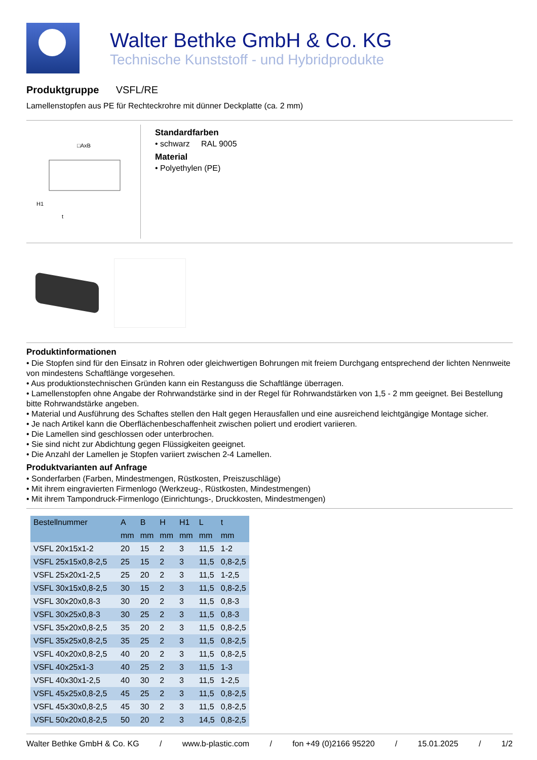Walter Bethke GmbH & Co. KG
Technische Kunststoff - und Hybridprodukte
Produktgruppe VSFL/RE
Lamellenstopfen aus PE für Rechteckrohre mit dünner Deckplatte (ca. 2 mm)
□AxB
H1
t
Standardfarben
• schwarz RAL 9005
Material
• Polyethylen (PE)
Produktinformationen
• Die Stopfen sind für den Einsatz in Rohren oder gleichwertigen Bohrungen mit freiem Durchgang entsprechend der lichten Nennweite von mindestens Schaftlänge vorgesehen.
• Aus produktionstechnischen Gründen kann ein Restanguss die Schaftlänge überragen.
• Lamellenstopfen ohne Angabe der Rohrwandstärke sind in der Regel für Rohrwandstärken von 1,5 - 2 mm geeignet. Bei Bestellung bitte Rohrwandstärke angeben.
• Material und Ausführung des Schaftes stellen den Halt gegen Herausfallen und eine ausreichend leichtgängige Montage sicher.
• Je nach Artikel kann die Oberflächenbeschaffenheit zwischen poliert und erodiert variieren.
• Die Lamellen sind geschlossen oder unterbrochen.
• Sie sind nicht zur Abdichtung gegen Flüssigkeiten geeignet.
• Die Anzahl der Lamellen je Stopfen variiert zwischen 2-4 Lamellen.
Produktvarianten auf Anfrage
• Sonderfarben (Farben, Mindestmengen, Rüstkosten, Preiszuschläge)
• Mit ihrem eingravierten Firmenlogo (Werkzeug-, Rüstkosten, Mindestmengen)
• Mit ihrem Tampondruck-Firmenlogo (Einrichtungs-, Druckkosten, Mindestmengen)
| Bestellnummer | A | B | H | H1 | L | t |
| --- | --- | --- | --- | --- | --- | --- |
| | mm | mm | mm | mm | mm | mm |
| VSFL 20x15x1-2 | 20 | 15 | 2 | 3 | 11,5 | 1-2 |
| VSFL 25x15x0,8-2,5 | 25 | 15 | 2 | 3 | 11,5 | 0,8-2,5 |
| VSFL 25x20x1-2,5 | 25 | 20 | 2 | 3 | 11,5 | 1-2,5 |
| VSFL 30x15x0,8-2,5 | 30 | 15 | 2 | 3 | 11,5 | 0,8-2,5 |
| VSFL 30x20x0,8-3 | 30 | 20 | 2 | 3 | 11,5 | 0,8-3 |
| VSFL 30x25x0,8-3 | 30 | 25 | 2 | 3 | 11,5 | 0,8-3 |
| VSFL 35x20x0,8-2,5 | 35 | 20 | 2 | 3 | 11,5 | 0,8-2,5 |
| VSFL 35x25x0,8-2,5 | 35 | 25 | 2 | 3 | 11,5 | 0,8-2,5 |
| VSFL 40x20x0,8-2,5 | 40 | 20 | 2 | 3 | 11,5 | 0,8-2,5 |
| VSFL 40x25x1-3 | 40 | 25 | 2 | 3 | 11,5 | 1-3 |
| VSFL 40x30x1-2,5 | 40 | 30 | 2 | 3 | 11,5 | 1-2,5 |
| VSFL 45x25x0,8-2,5 | 45 | 25 | 2 | 3 | 11,5 | 0,8-2,5 |
| VSFL 45x30x0,8-2,5 | 45 | 30 | 2 | 3 | 11,5 | 0,8-2,5 |
| VSFL 50x20x0,8-2,5 | 50 | 20 | 2 | 3 | 14,5 | 0,8-2,5 |
Walter Bethke GmbH & Co. KG / www.b-plastic.com / fon +49 (0)2166 95220 / 15.01.2025 / 1/2